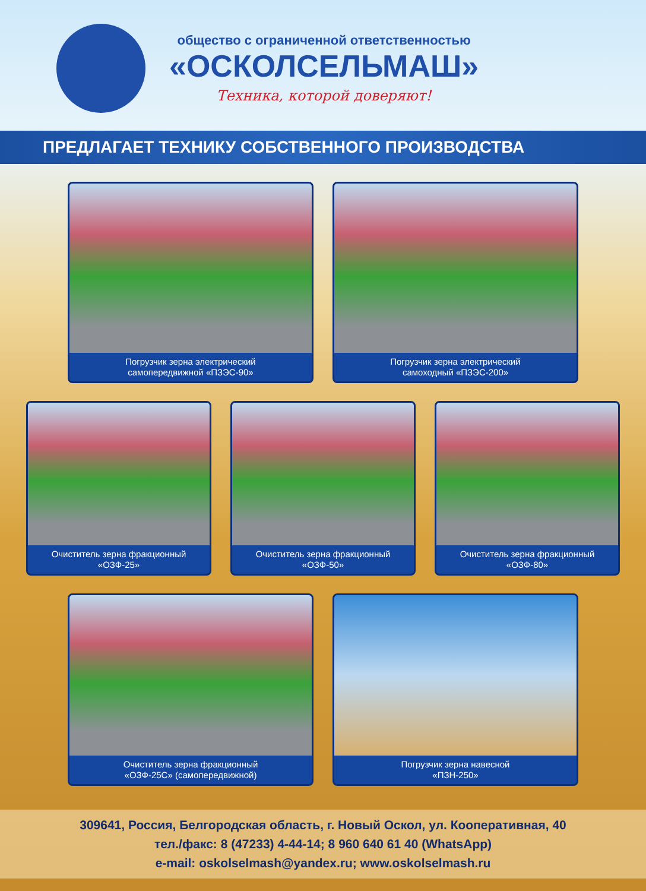общество с ограниченной ответственностью
«ОСКОЛСЕЛЬМАШ»
Техника, которой доверяют!
ПРЕДЛАГАЕТ ТЕХНИКУ СОБСТВЕННОГО ПРОИЗВОДСТВА
Погрузчик зерна электрический
самопередвижной «ПЗЭС-90»
Погрузчик зерна электрический
самоходный «ПЗЭС-200»
Очиститель зерна фракционный
«ОЗФ-25»
Очиститель зерна фракционный
«ОЗФ-50»
Очиститель зерна фракционный
«ОЗФ-80»
Очиститель зерна фракционный
«ОЗФ-25С» (самопередвижной)
Погрузчик зерна навесной
«ПЗН-250»
309641, Россия, Белгородская область, г. Новый Оскол, ул. Кооперативная, 40
тел./факс: 8 (47233) 4-44-14; 8 960 640 61 40 (WhatsApp)
e-mail: oskolselmash@yandex.ru; www.oskolselmash.ru